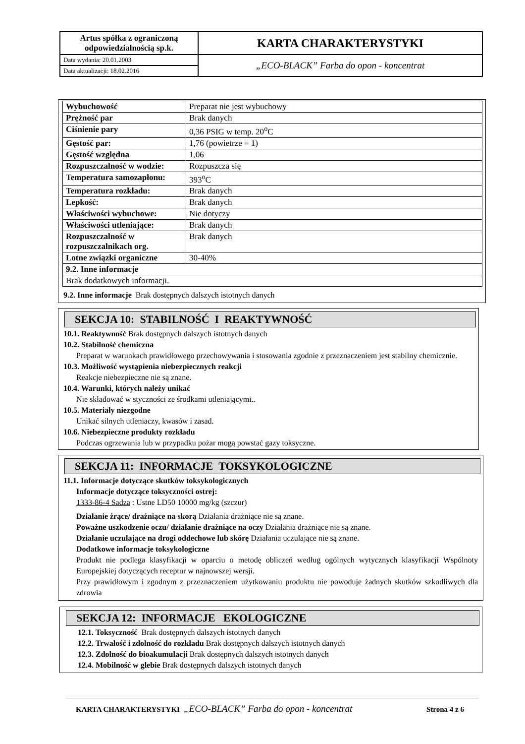| Artus spółka z ograniczoną odpowiedzialnością sp.k. | KARTA CHARAKTERYSTYKI |
| Data wydania: 20.01.2003 | „ECO-BLACK” Farba do opon - koncentrat |
| Data aktualizacji: 18.02.2016 | |
| Wybuchowość | Preparat nie jest wybuchowy |
| Prężność par | Brak danych |
| Ciśnienie pary | 0,36 PSIG w temp. 20<sup>o</sup>C |
| Gęstość par: | 1,76 (powietrze = 1) |
| Gęstość względna | 1,06 |
| Rozpuszczalność w wodzie: | Rozpuszcza się |
| Temperatura samozapłonu: | 393<sup>o</sup>C |
| Temperatura rozkładu: | Brak danych |
| Lepkość: | Brak danych |
| Właściwości wybuchowe: | Nie dotyczy |
| Właściwości utleniające: | Brak danych |
| Rozpuszczalność w rozpuszczalnikach org. | Brak danych |
| Lotne związki organiczne | 30-40% |
| 9.2. Inne informacje | |
| Brak dodatkowych informacji. | |
9.2. Inne informacje Brak dostępnych dalszych istotnych danych
SEKCJA 10: STABILNOŚĆ I REAKTYWNOŚĆ
10.1. Reaktywność Brak dostępnych dalszych istotnych danych
10.2. Stabilność chemiczna
Preparat w warunkach prawidłowego przechowywania i stosowania zgodnie z przeznaczeniem jest stabilny chemicznie.
10.3. Możliwość wystąpienia niebezpiecznych reakcji
Reakcje niebezpieczne nie są znane.
10.4. Warunki, których należy unikać
Nie składować w styczności ze środkami utleniającymi..
10.5. Materiały niezgodne
Unikać silnych utleniaczy, kwasów i zasad.
10.6. Niebezpieczne produkty rozkładu
Podczas ogrzewania lub w przypadku pożar mogą powstać gazy toksyczne.
SEKCJA 11: INFORMACJE TOKSYKOLOGICZNE
11.1. Informacje dotyczące skutków toksykologicznych
Informacje dotyczące toksyczności ostrej:
1333-86-4 Sadza : Ustne LD50 10000 mg/kg (szczur)
Działanie żrące/ drażniące na skorą Działania drażniące nie są znane.
Poważne uszkodzenie oczu/ działanie drażniące na oczy Działania drażniące nie są znane.
Działanie uczulające na drogi oddechowe lub skórę Działania uczulające nie są znane.
Dodatkowe informacje toksykologiczne
Produkt nie podlega klasyfikacji w oparciu o metodę obliczeń według ogólnych wytycznych klasyfikacji Wspólnoty Europejskiej dotyczących receptur w najnowszej wersji.
Przy prawidłowym i zgodnym z przeznaczeniem użytkowaniu produktu nie powoduje żadnych skutków szkodliwych dla zdrowia
SEKCJA 12: INFORMACJE EKOLOGICZNE
12.1. Toksyczność Brak dostępnych dalszych istotnych danych
12.2. Trwałość i zdolność do rozkładu Brak dostępnych dalszych istotnych danych
12.3. Zdolność do bioakumulacji Brak dostępnych dalszych istotnych danych
12.4. Mobilność w glebie Brak dostępnych dalszych istotnych danych
KARTA CHARAKTERYSTYKI „ECO-BLACK” Farba do opon - koncentrat Strona 4 z 6